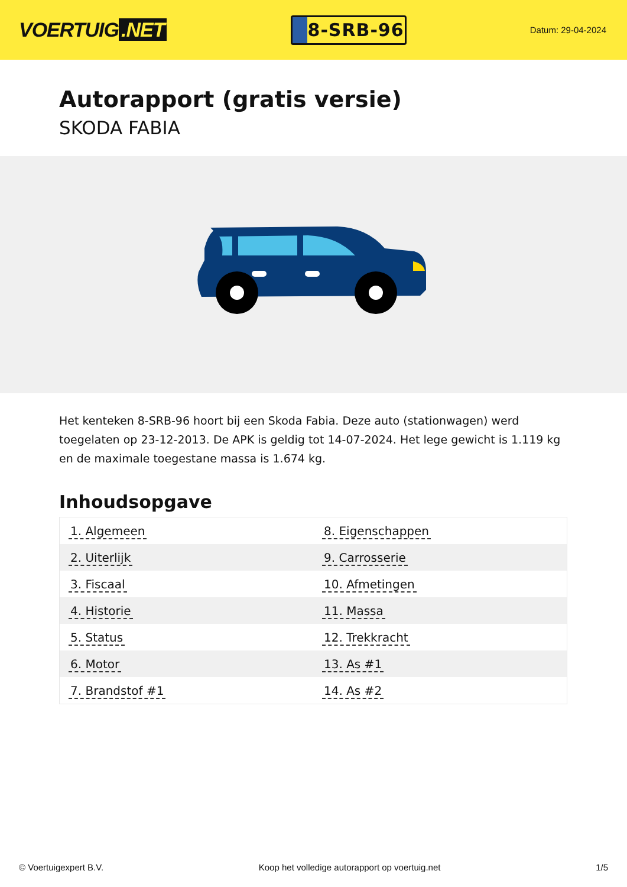VOERTUIG.NET
8-SRB-96
Datum: 29-04-2024
Autorapport (gratis versie)
SKODA FABIA
Het kenteken 8-SRB-96 hoort bij een Skoda Fabia. Deze auto (stationwagen) werd toegelaten op 23-12-2013. De APK is geldig tot 14-07-2024. Het lege gewicht is 1.119 kg en de maximale toegestane massa is 1.674 kg.
Inhoudsopgave
| 1. Algemeen | 8. Eigenschappen |
| 2. Uiterlijk | 9. Carrosserie |
| 3. Fiscaal | 10. Afmetingen |
| 4. Historie | 11. Massa |
| 5. Status | 12. Trekkracht |
| 6. Motor | 13. As #1 |
| 7. Brandstof #1 | 14. As #2 |
© Voertuigexpert B.V. Koop het volledige autorapport op voertuig.net
1/5